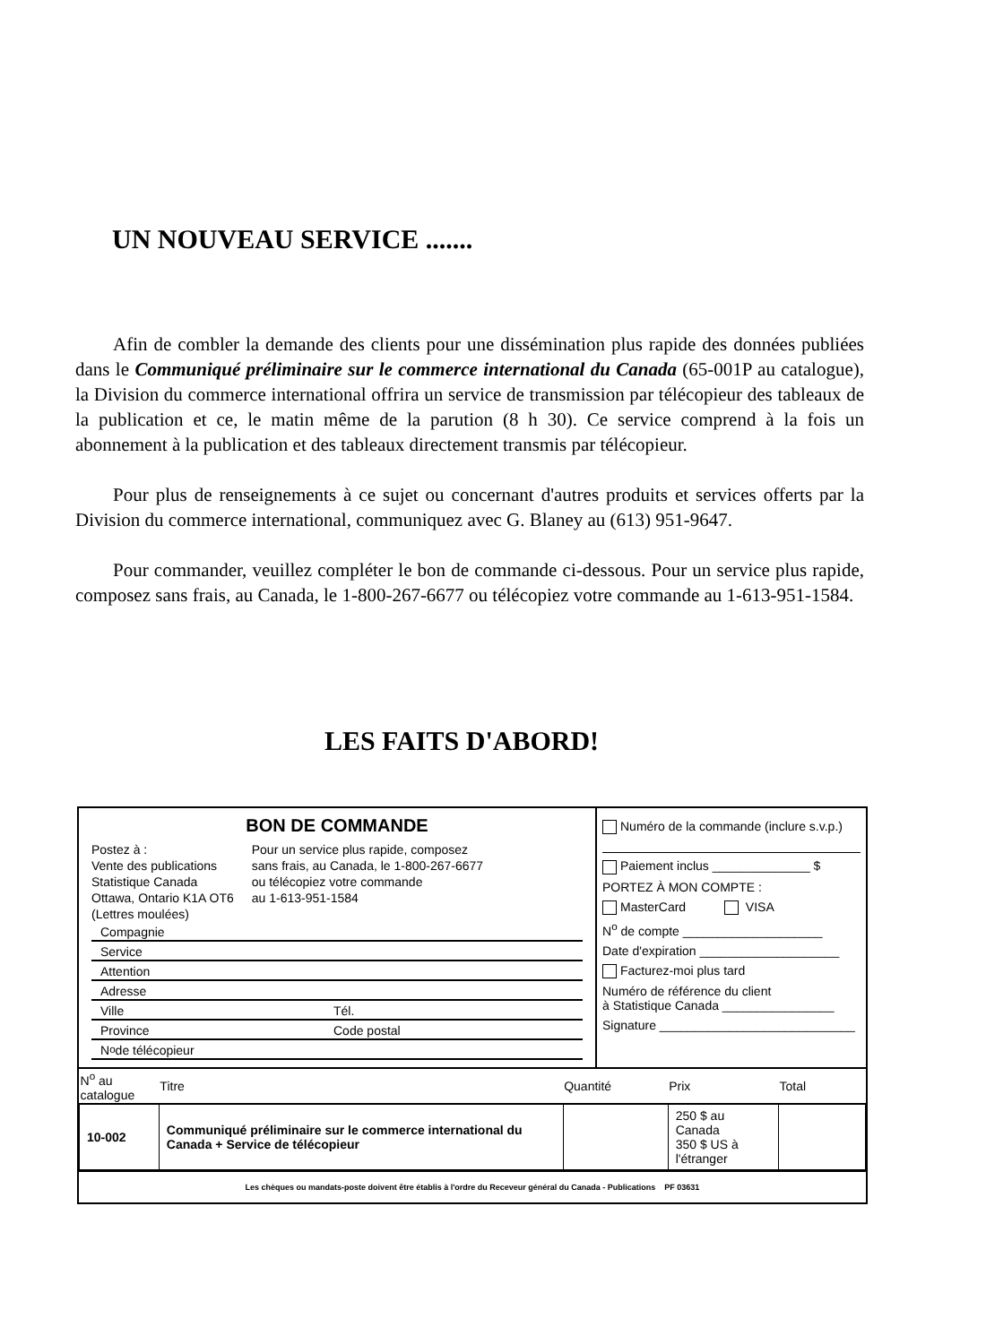UN NOUVEAU SERVICE .......
Afin de combler la demande des clients pour une dissémination plus rapide des données publiées dans le Communiqué préliminaire sur le commerce international du Canada (65-001P au catalogue), la Division du commerce international offrira un service de transmission par télécopieur des tableaux de la publication et ce, le matin même de la parution (8 h 30). Ce service comprend à la fois un abonnement à la publication et des tableaux directement transmis par télécopieur.
Pour plus de renseignements à ce sujet ou concernant d'autres produits et services offerts par la Division du commerce international, communiquez avec G. Blaney au (613) 951-9647.
Pour commander, veuillez compléter le bon de commande ci-dessous. Pour un service plus rapide, composez sans frais, au Canada, le 1-800-267-6677 ou télécopiez votre commande au 1-613-951-1584.
LES FAITS D'ABORD!
BON DE COMMANDE
Postez à :
Vente des publications
Statistique Canada
Ottawa, Ontario K1A OT6
(Lettres moulées)
Pour un service plus rapide, composez
sans frais, au Canada, le 1-800-267-6677
ou télécopiez votre commande
au 1-613-951-1584
Compagnie
Service
Attention
Adresse
Ville Tél.
Province Code postal
N<sup>o</sup> de télécopieur
Numéro de la commande (inclure s.v.p.)
Paiement inclus ______________ $
PORTEZ À MON COMPTE :
MasterCard VISA
N<sup>o</sup> de compte ____________________
Date d'expiration ____________________
Facturez-moi plus tard
Numéro de référence du client
à Statistique Canada ________________
Signature ____________________________
| N<sup>o</sup> au catalogue | Titre | Quantité | Prix | Total |
| --- | --- | --- | --- | --- |
| 10-002 | Communiqué préliminaire sur le commerce international du Canada + Service de télécopieur | | 250 $ au Canada 350 $ US à l'étranger | |
Les chèques ou mandats-poste doivent être établis à l'ordre du Receveur général du Canada - Publications PF 03631